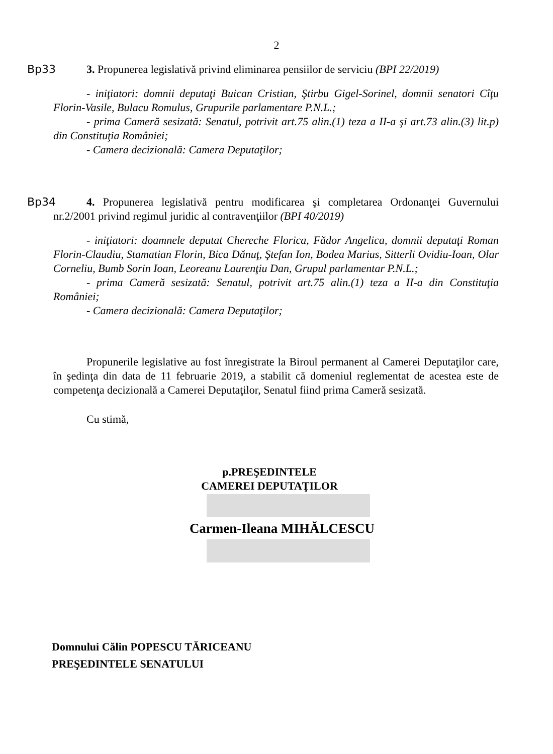2
Bp33
3. Propunerea legislativă privind eliminarea pensiilor de serviciu (BPI 22/2019)
- iniţiatori: domnii deputaţi Buican Cristian, Ştirbu Gigel-Sorinel, domnii senatori Cîţu Florin-Vasile, Bulacu Romulus, Grupurile parlamentare P.N.L.;
- prima Cameră sesizată: Senatul, potrivit art.75 alin.(1) teza a II-a şi art.73 alin.(3) lit.p) din Constituţia României;
- Camera decizională: Camera Deputaţilor;
Bp34
4. Propunerea legislativă pentru modificarea şi completarea Ordonanţei Guvernului nr.2/2001 privind regimul juridic al contravenţiilor (BPI 40/2019)
- iniţiatori: doamnele deputat Chereche Florica, Fădor Angelica, domnii deputaţi Roman Florin-Claudiu, Stamatian Florin, Bica Dănuţ, Ştefan Ion, Bodea Marius, Sitterli Ovidiu-Ioan, Olar Corneliu, Bumb Sorin Ioan, Leoreanu Laurenţiu Dan, Grupul parlamentar P.N.L.;
- prima Cameră sesizată: Senatul, potrivit art.75 alin.(1) teza a II-a din Constituţia României;
- Camera decizională: Camera Deputaţilor;
Propunerile legislative au fost înregistrate la Biroul permanent al Camerei Deputaţilor care, în şedinţa din data de 11 februarie 2019, a stabilit că domeniul reglementat de acestea este de competenţa decizională a Camerei Deputaţilor, Senatul fiind prima Cameră sesizată.
Cu stimă,
p.PREŞEDINTELE
CAMEREI DEPUTAŢILOR
Carmen-Ileana MIHĂLCESCU
Domnului Călin POPESCU TĂRICEANU
PREŞEDINTELE SENATULUI